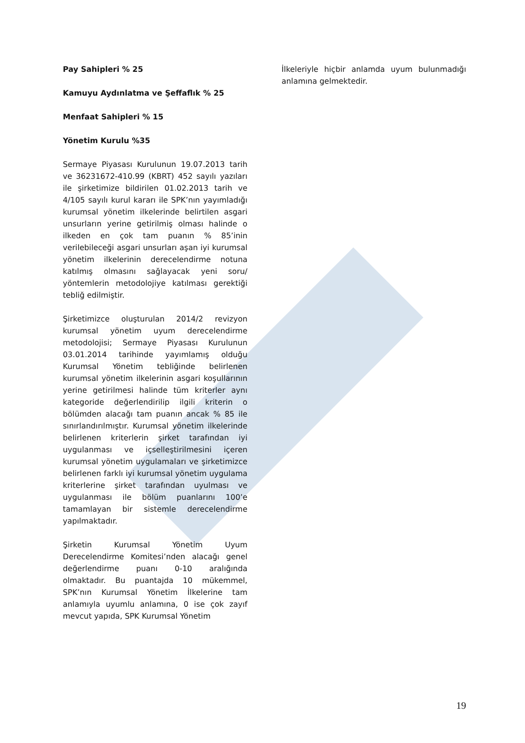Pay Sahipleri % 25
Kamuyu Aydınlatma ve Şeffaflık % 25
Menfaat Sahipleri % 15
Yönetim Kurulu %35
Sermaye Piyasası Kurulunun 19.07.2013 tarih ve 36231672-410.99 (KBRT) 452 sayılı yazıları ile şirketimize bildirilen 01.02.2013 tarih ve 4/105 sayılı kurul kararı ile SPK’nın yayımladığı kurumsal yönetim ilkelerinde belirtilen asgari unsurların yerine getirilmiş olması halinde o ilkeden en çok tam puanın % 85’inin verilebileceği asgari unsurları aşan iyi kurumsal yönetim ilkelerinin derecelendirme notuna katılmış olmasını sağlayacak yeni soru/ yöntemlerin metodolojiye katılması gerektiği tebliğ edilmiştir.
Şirketimizce oluşturulan 2014/2 revizyon kurumsal yönetim uyum derecelendirme metodolojisi; Sermaye Piyasası Kurulunun 03.01.2014 tarihinde yayımlamış olduğu Kurumsal Yönetim tebliğinde belirlenen kurumsal yönetim ilkelerinin asgari koşullarının yerine getirilmesi halinde tüm kriterler aynı kategoride değerlendirilip ilgili kriterin o bölümden alacağı tam puanın ancak % 85 ile sınırlandırılmıştır. Kurumsal yönetim ilkelerinde belirlenen kriterlerin şirket tarafından iyi uygulanması ve içselleştirilmesini içeren kurumsal yönetim uygulamaları ve şirketimizce belirlenen farklı iyi kurumsal yönetim uygulama kriterlerine şirket tarafından uyulması ve uygulanması ile bölüm puanlarını 100’e tamamlayan bir sistemle derecelendirme yapılmaktadır.
Şirketin Kurumsal Yönetim Uyum Derecelendirme Komitesi’nden alacağı genel değerlendirme puanı 0-10 aralığında olmaktadır. Bu puantajda 10 mükemmel, SPK’nın Kurumsal Yönetim İlkelerine tam anlamıyla uyumlu anlamına, 0 ise çok zayıf mevcut yapıda, SPK Kurumsal Yönetim
İlkeleriyle hiçbir anlamda uyum bulunmadığı anlamına gelmektedir.
19